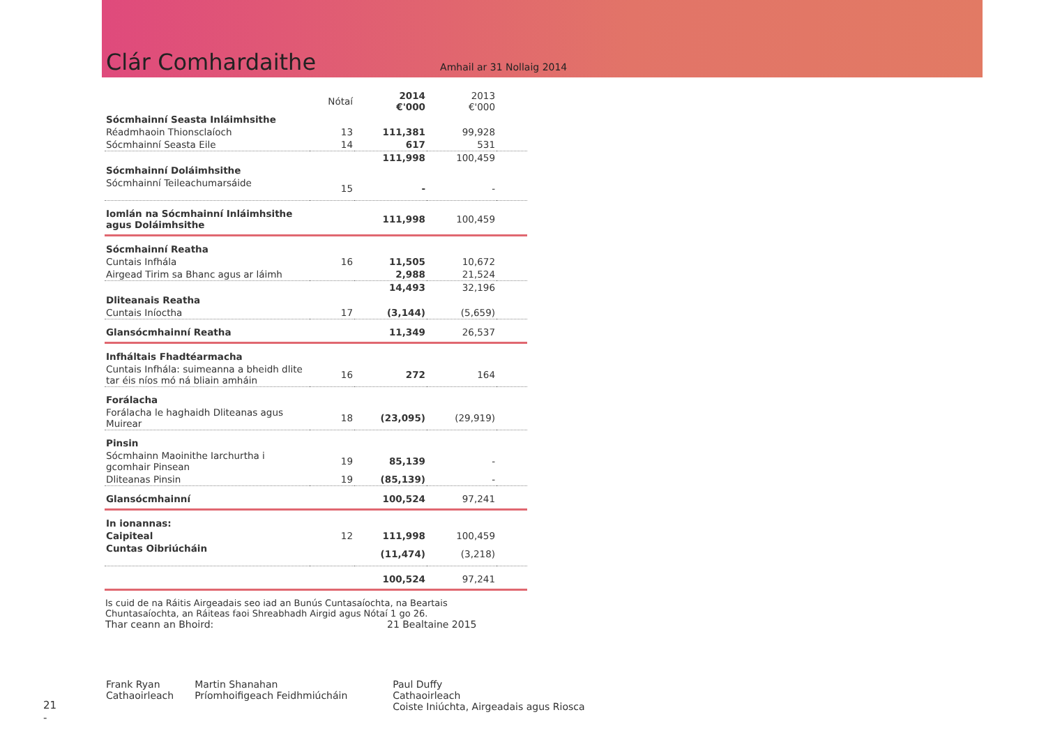Clár Comhardaithe
Amhail ar 31 Nollaig 2014
| | Nótaí | 2014 €'000 | 2013 €'000 | |
| Sócmhainní Seasta Inláimhsithe | | | | |
| Réadmhaoin Thionsclaíoch | 13 | 111,381 | 99,928 | |
| Sócmhainní Seasta Eile | 14 | 617 | 531 | |
| | | 111,998 | 100,459 | |
| Sócmhainní Doláimhsithe | | | | |
| Sócmhainní Teileachumarsáide | 15 | - | - | |
| Iomlán na Sócmhainní Inláimhsithe agus Doláimhsithe | | 111,998 | 100,459 | |
| Sócmhainní Reatha | | | | |
| Cuntais Infhála | 16 | 11,505 | 10,672 | |
| Airgead Tirim sa Bhanc agus ar láimh | | 2,988 | 21,524 | |
| | | 14,493 | 32,196 | |
| Dliteanais Reatha | | | | |
| Cuntais Iníoctha | 17 | (3,144) | (5,659) | |
| Glansócmhainní Reatha | | 11,349 | 26,537 | |
| Infháltais Fhadtéarmacha | | | | |
| Cuntais Infhála: suimeanna a bheidh dlite tar éis níos mó ná bliain amháin | 16 | 272 | 164 | |
| Forálacha | | | | |
| Forálacha le haghaidh Dliteanas agus Muirear | 18 | (23,095) | (29,919) | |
| Pinsin | | | | |
| Sócmhainn Maoinithe Iarchurtha i gcomhair Pinsean | 19 | 85,139 | - | |
| Dliteanas Pinsin | 19 | (85,139) | - | |
| Glansócmhainní | | 100,524 | 97,241 | |
| In ionannas: | | | | |
| Caipiteal | 12 | 111,998 | 100,459 | |
| Cuntas Oibriúcháin | | (11,474) | (3,218) | |
| | | 100,524 | 97,241 | |
Is cuid de na Ráitis Airgeadais seo iad an Bunús Cuntasaíochta, na Beartais Chuntasaíochta, an Ráiteas faoi Shreabhadh Airgid agus Nótaí 1 go 26.
Thar ceann an Bhoird: 21 Bealtaine 2015
Frank Ryan
Cathaoirleach
Martin Shanahan
Príomhoifigeach Feidhmiúcháin
Paul Duffy
Cathaoirleach
Coiste Iniúchta, Airgeadais agus Riosca
21
-